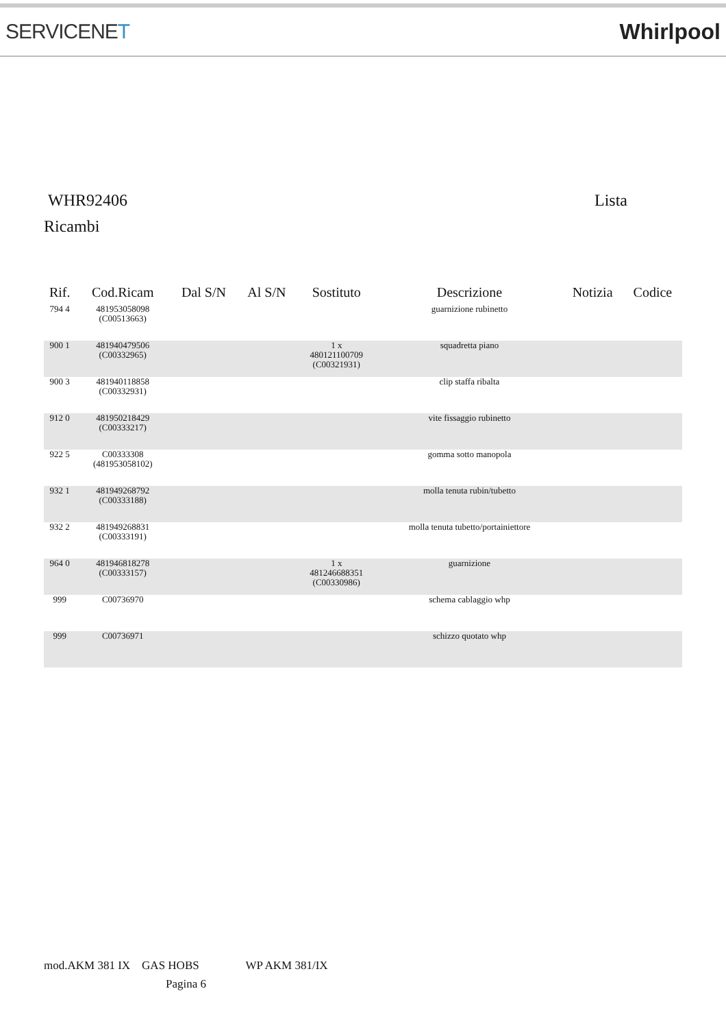SERVICENET Whirlpool
WHR92406 Lista
Ricambi
| Rif. | Cod.Ricam | Dal S/N | Al S/N | Sostituto | Descrizione | Notizia | Codice |
| --- | --- | --- | --- | --- | --- | --- | --- |
| 794 4 | 481953058098 (C00513663) | | | | guarnizione rubinetto | | |
| 900 1 | 481940479506 (C00332965) | | | 1 x 480121100709 (C00321931) | squadretta piano | | |
| 900 3 | 481940118858 (C00332931) | | | | clip staffa ribalta | | |
| 912 0 | 481950218429 (C00333217) | | | | vite fissaggio rubinetto | | |
| 922 5 | C00333308 (481953058102) | | | | gomma sotto manopola | | |
| 932 1 | 481949268792 (C00333188) | | | | molla tenuta rubin/tubetto | | |
| 932 2 | 481949268831 (C00333191) | | | | molla tenuta tubetto/portainiettore | | |
| 964 0 | 481946818278 (C00333157) | | | 1 x 481246688351 (C00330986) | guarnizione | | |
| 999 | C00736970 | | | | schema cablaggio whp | | |
| 999 | C00736971 | | | | schizzo quotato whp | | |
mod.AKM 381 IX GAS HOBS WP AKM 381/IX
Pagina 6